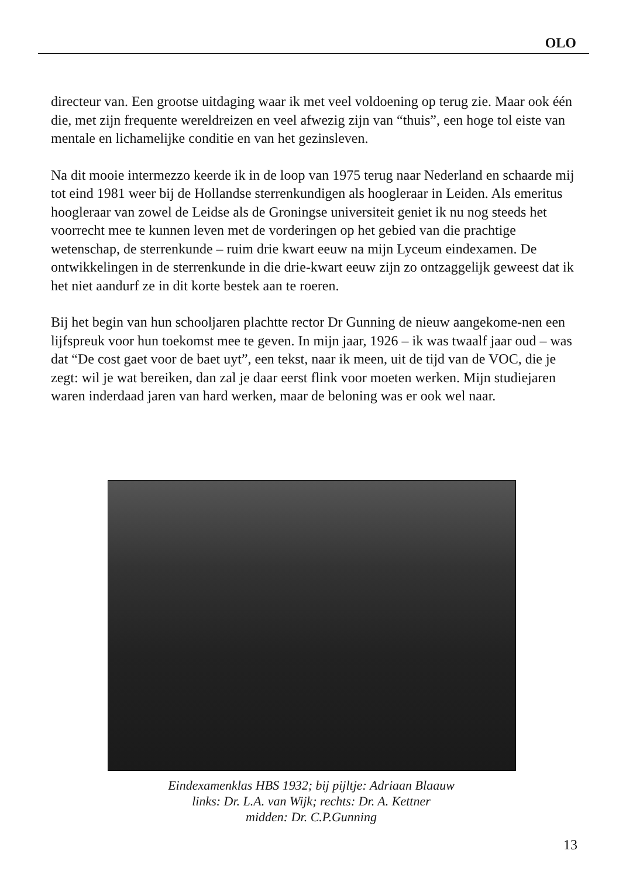OLO
directeur van. Een grootse uitdaging waar ik met veel voldoening op terug zie. Maar ook één die, met zijn frequente wereldreizen en veel afwezig zijn van “thuis”, een hoge tol eiste van mentale en lichamelijke conditie en van het gezinsleven.
Na dit mooie intermezzo keerde ik in de loop van 1975 terug naar Nederland en schaarde mij tot eind 1981 weer bij de Hollandse sterrenkundigen als hoogleraar in Leiden. Als emeritus hoogleraar van zowel de Leidse als de Groningse universiteit geniet ik nu nog steeds het voorrecht mee te kunnen leven met de vorderingen op het gebied van die prachtige wetenschap, de sterrenkunde – ruim drie kwart eeuw na mijn Lyceum eindexamen. De ontwikkelingen in de sterrenkunde in die drie-kwart eeuw zijn zo ontzaggelijk geweest dat ik het niet aandurf ze in dit korte bestek aan te roeren.
Bij het begin van hun schooljaren plachtte rector Dr Gunning de nieuw aangekome-nen een lijfspreuk voor hun toekomst mee te geven. In mijn jaar, 1926 – ik was twaalf jaar oud – was dat “De cost gaet voor de baet uyt”, een tekst, naar ik meen, uit de tijd van de VOC, die je zegt: wil je wat bereiken, dan zal je daar eerst flink voor moeten werken. Mijn studiejaren waren inderdaad jaren van hard werken, maar de beloning was er ook wel naar.
Eindexamenklas HBS 1932; bij pijltje: Adriaan Blaauw
links: Dr. L.A. van Wijk; rechts: Dr. A. Kettner
midden: Dr. C.P.Gunning
13